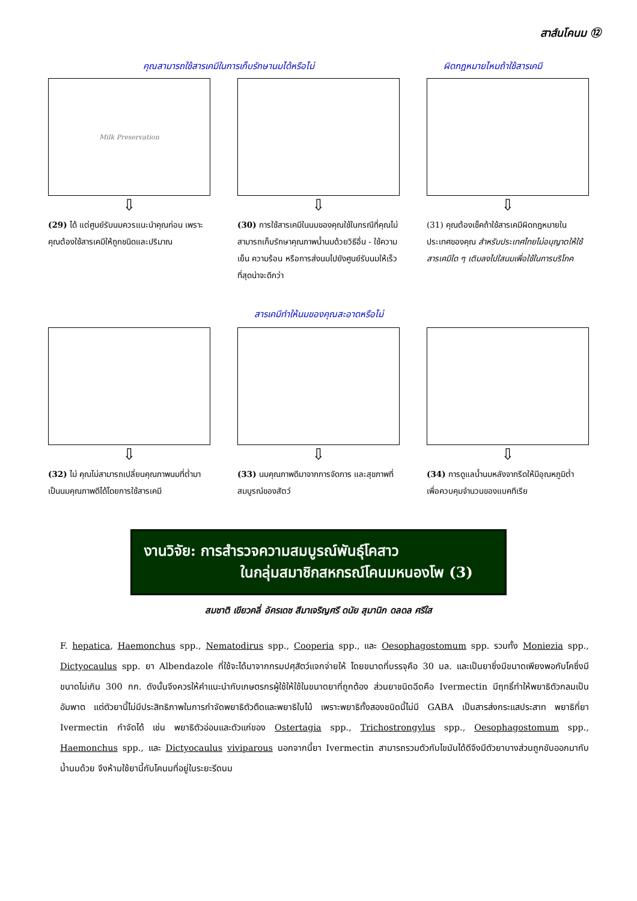สาส์นโคนม ⑫
คุณสามารถใช้สารเคมีในการเก็บรักษานมได้หรือไม่ ผิดกฎหมายไหมถ้าใช้สารเคมี
Milk Preservation
⇩
(29) ได้ แต่ศูนย์รับนมควรแนะนำคุณก่อน เพราะคุณต้องใช้สารเคมีให้ถูกชนิดและปริมาณ
⇩
(30) การใช้สารเคมีในนมของคุณใช้ในกรณีที่คุณไม่สามารถเก็บรักษาคุณภาพน้ำนมด้วยวิธีอื่น - ใช้ความเย็น ความร้อน หรือการส่งนมไปยังศูนย์รับนมให้เร็วที่สุดน่าจะดีกว่า
⇩
(31) คุณต้องเช็คถ้าใช้สารเคมีผิดกฎหมายในประเทศของคุณ สำหรับประเทศไทยไม่อนุญาตให้ใช้สารเคมีใด ๆ เติมลงไปใสนมเพื่อใช้ในการบริโภค
สารเคมีทำให้นมของคุณสะอาดหรือไม่
⇩
(32) ไม่ คุณไม่สามารถเปลี่ยนคุณภาพนมที่ต่ำมาเป็นนมคุณภาพดีได้โดยการใช้สารเคมี
⇩
(33) นมคุณภาพดีมาจากการจัดการ และสุขภาพที่สมบูรณ์ของสัตว์
⇩
(34) การดูแลน้ำนมหลังจากรีดให้มีอุณหภูมิต่ำ เพื่อควบคุมจำนวนของแบคทีเรีย
งานวิจัย: การสำรวจความสมบูรณ์พันธุ์โคสาว
ในกลุ่มสมาชิกสหกรณ์โคนมหนองโพ (3)
สมชาติ เขียวคลี่ อัครเดช สีมาเจริญศรี ดนัย สุมานิก ดลดล ศรีใส
F. hepatica, Haemonchus spp., Nematodirus spp., Cooperia spp., และ Oesophagostomum spp. รวมทั้ง Moniezia spp., Dictyocaulus spp. ยา Albendazole ที่ใช้จะได้มาจากกรมปศุสัตว์แจกจ่ายให้ โดยขนาดที่บรรจุคือ 30 มล. และเป็นยาซึ่งมีขนาดเพียงพอกับโคซึ่งมีขนาดไม่เกิน 300 กก. ดังนั้นจึงควรให้คำแนะนำกับเกษตรกรผู้ใช้ให้ใช้ในขนาดยาที่ถูกต้อง ส่วนยาชนิดฉีดคือ Ivermectin มีฤทธิ์ทำให้พยาธิตัวกลมเป็นอัมพาต แต่ตัวยานี้ไม่มีประสิทธิภาพในการกำจัดพยาธิตัวตืดและพยาธิใบไม้ เพราะพยาธิทั้งสองชนิดนี้ไม่มี GABA เป็นสารส่งกระแสประสาท พยาธิที่ยา Ivermectin กำจัดได้ เช่น พยาธิตัวอ่อนและตัวแก่ของ Ostertagia spp., Trichostrongylus spp., Oesophagostomum spp., Haemonchus spp., และ Dictyocaulus viviparous นอกจากนี้ยา Ivermectin สามารถรวมตัวกับไขมันได้ดีจึงมีตัวยาบางส่วนถูกขับออกมากับน้ำนมด้วย จึงห้ามใช้ยานี้กับโคนมที่อยู่ในระยะรีดนม